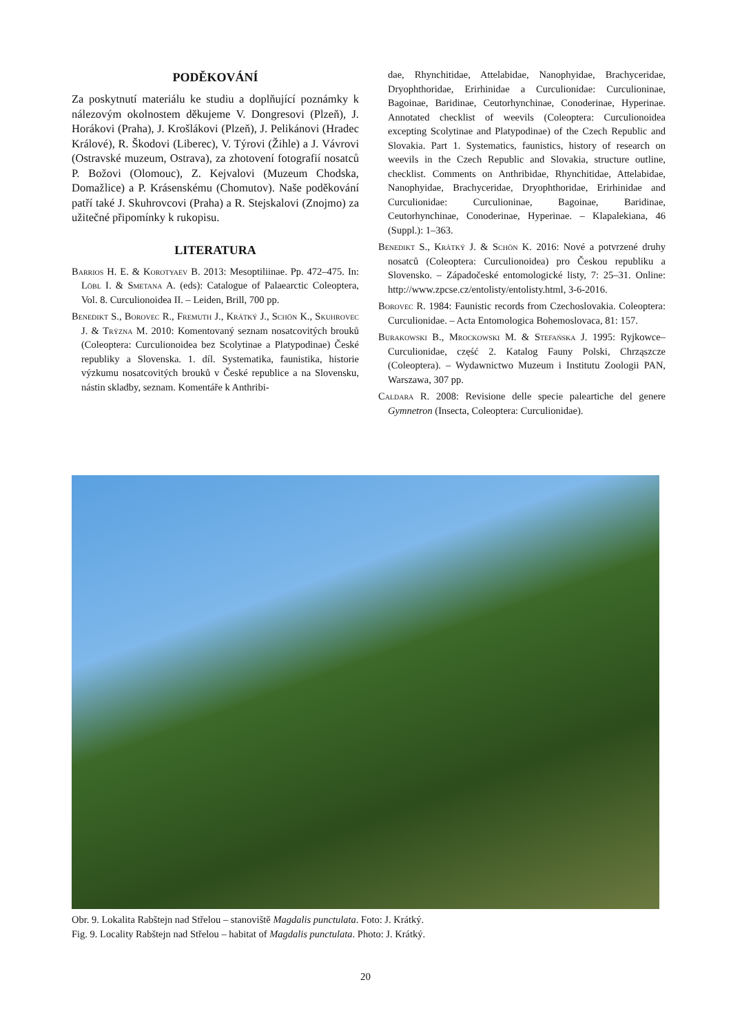PODĚKOVÁNÍ
Za poskytnutí materiálu ke studiu a doplňující poznámky k nálezovým okolnostem děkujeme V. Dongresovi (Plzeň), J. Horákovi (Praha), J. Krošlákovi (Plzeň), J. Pelikánovi (Hradec Králové), R. Škodovi (Liberec), V. Týrovi (Žihle) a J. Vávrovi (Ostravské muzeum, Ostrava), za zhotovení fotografií nosatců P. Božovi (Olomouc), Z. Kejvalovi (Muzeum Chodska, Domažlice) a P. Krásenskému (Chomutov). Naše poděkování patří také J. Skuhrovcovi (Praha) a R. Stejskalovi (Znojmo) za užitečné připomínky k rukopisu.
LITERATURA
Barrios H. E. & Korotyaev B. 2013: Mesoptiliinae. Pp. 472–475. In: Löbl I. & Smetana A. (eds): Catalogue of Palaearctic Coleoptera, Vol. 8. Curculionoidea II. – Leiden, Brill, 700 pp.
Benedikt S., Borovec R., Fremuth J., Krátký J., Schön K., Skuhrovec J. & Trýzna M. 2010: Komentovaný seznam nosatcovitých brouků (Coleoptera: Curculionoidea bez Scolytinae a Platypodinae) České republiky a Slovenska. 1. díl. Systematika, faunistika, historie výzkumu nosatcovitých brouků v České republice a na Slovensku, nástin skladby, seznam. Komentáře k Anthribi-
dae, Rhynchitidae, Attelabidae, Nanophyidae, Brachyceridae, Dryophthoridae, Erirhinidae a Curculionidae: Curculioninae, Bagoinae, Baridinae, Ceutorhynchinae, Conoderinae, Hyperinae. Annotated checklist of weevils (Coleoptera: Curculionoidea excepting Scolytinae and Platypodinae) of the Czech Republic and Slovakia. Part 1. Systematics, faunistics, history of research on weevils in the Czech Republic and Slovakia, structure outline, checklist. Comments on Anthribidae, Rhynchitidae, Attelabidae, Nanophyidae, Brachyceridae, Dryophthoridae, Erirhinidae and Curculionidae: Curculioninae, Bagoinae, Baridinae, Ceutorhynchinae, Conoderinae, Hyperinae. – Klapalekiana, 46 (Suppl.): 1–363.
Benedikt S., Krátký J. & Schön K. 2016: Nové a potvrzené druhy nosatců (Coleoptera: Curculionoidea) pro Českou republiku a Slovensko. – Západočeské entomologické listy, 7: 25–31. Online: http://www.zpcse.cz/entolisty/entolisty.html, 3-6-2016.
Borovec R. 1984: Faunistic records from Czechoslovakia. Coleoptera: Curculionidae. – Acta Entomologica Bohemoslovaca, 81: 157.
Burakowski B., Mrockowski M. & Stefańska J. 1995: Ryjkowce–Curculionidae, część 2. Katalog Fauny Polski, Chrząszcze (Coleoptera). – Wydawnictwo Muzeum i Institutu Zoologii PAN, Warszawa, 307 pp.
Caldara R. 2008: Revisione delle specie paleartiche del genere Gymnetron (Insecta, Coleoptera: Curculionidae).
Obr. 9. Lokalita Rabštejn nad Střelou – stanoviště Magdalis punctulata. Foto: J. Krátký.
Fig. 9. Locality Rabštejn nad Střelou – habitat of Magdalis punctulata. Photo: J. Krátký.
20